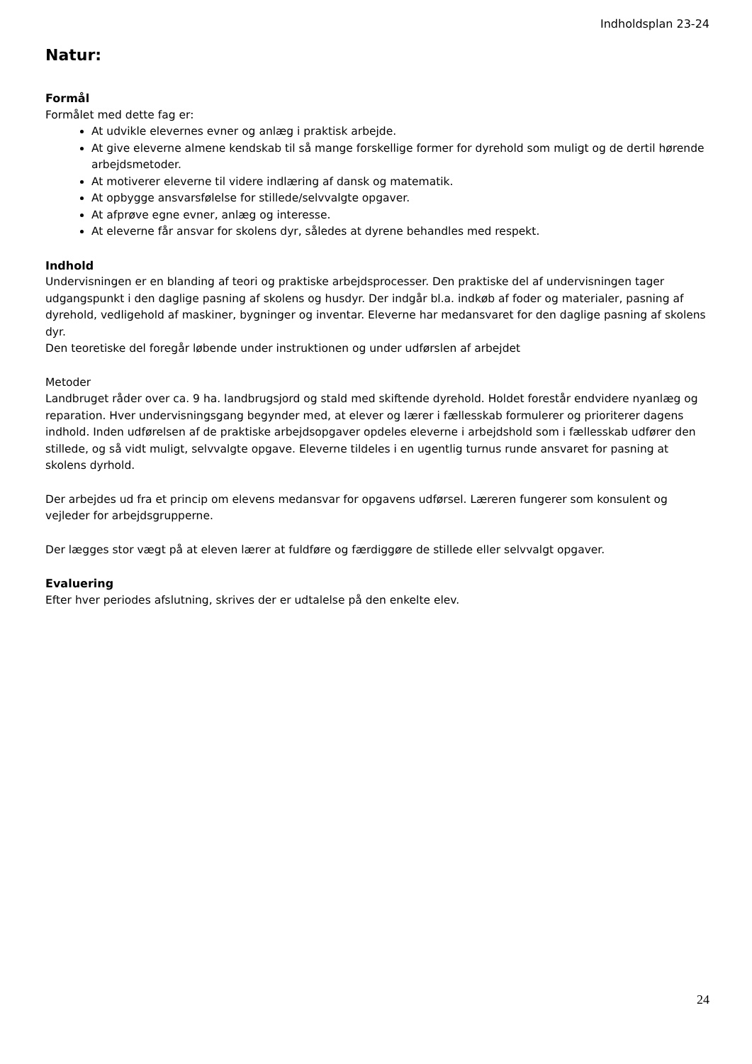Indholdsplan 23-24
Natur:
Formål
Formålet med dette fag er:
At udvikle elevernes evner og anlæg i praktisk arbejde.
At give eleverne almene kendskab til så mange forskellige former for dyrehold som muligt og de dertil hørende arbejdsmetoder.
At motiverer eleverne til videre indlæring af dansk og matematik.
At opbygge ansvarsfølelse for stillede/selvvalgte opgaver.
At afprøve egne evner, anlæg og interesse.
At eleverne får ansvar for skolens dyr, således at dyrene behandles med respekt.
Indhold
Undervisningen er en blanding af teori og praktiske arbejdsprocesser. Den praktiske del af undervisningen tager udgangspunkt i den daglige pasning af skolens og husdyr. Der indgår bl.a. indkøb af foder og materialer, pasning af dyrehold, vedligehold af maskiner, bygninger og inventar. Eleverne har medansvaret for den daglige pasning af skolens dyr.
Den teoretiske del foregår løbende under instruktionen og under udførslen af arbejdet
Metoder
Landbruget råder over ca. 9 ha. landbrugsjord og stald med skiftende dyrehold. Holdet forestår endvidere nyanlæg og reparation. Hver undervisningsgang begynder med, at elever og lærer i fællesskab formulerer og prioriterer dagens indhold. Inden udførelsen af de praktiske arbejdsopgaver opdeles eleverne i arbejdshold som i fællesskab udfører den stillede, og så vidt muligt, selvvalgte opgave. Eleverne tildeles i en ugentlig turnus runde ansvaret for pasning at skolens dyrhold.
Der arbejdes ud fra et princip om elevens medansvar for opgavens udførsel. Læreren fungerer som konsulent og vejleder for arbejdsgrupperne.
Der lægges stor vægt på at eleven lærer at fuldføre og færdiggøre de stillede eller selvvalgt opgaver.
Evaluering
Efter hver periodes afslutning, skrives der er udtalelse på den enkelte elev.
24